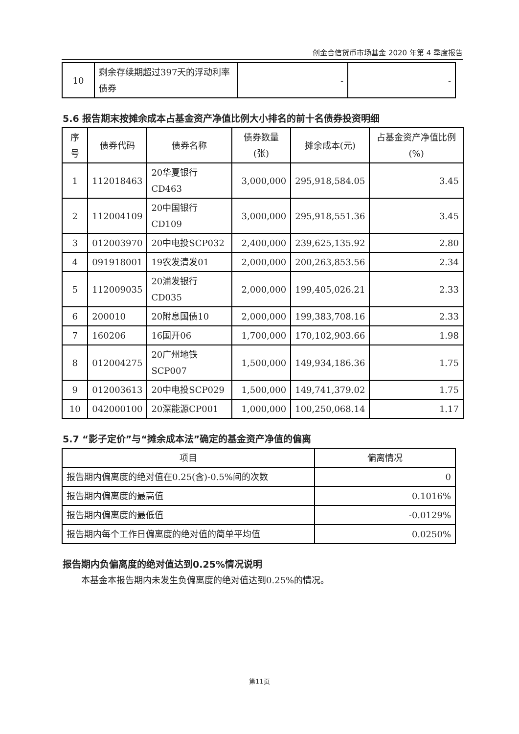创金合信货币市场基金 2020 年第 4 季度报告
| 10 | 剩余存续期超过397天的浮动利率债券 | - | - |
5.6 报告期末按摊余成本占基金资产净值比例大小排名的前十名债券投资明细
| 序号 | 债券代码 | 债券名称 | 债券数量(张) | 摊余成本(元) | 占基金资产净值比例(%) |
| --- | --- | --- | --- | --- | --- |
| 1 | 112018463 | 20华夏银行CD463 | 3,000,000 | 295,918,584.05 | 3.45 |
| 2 | 112004109 | 20中国银行CD109 | 3,000,000 | 295,918,551.36 | 3.45 |
| 3 | 012003970 | 20中电投SCP032 | 2,400,000 | 239,625,135.92 | 2.80 |
| 4 | 091918001 | 19农发清发01 | 2,000,000 | 200,263,853.56 | 2.34 |
| 5 | 112009035 | 20浦发银行CD035 | 2,000,000 | 199,405,026.21 | 2.33 |
| 6 | 200010 | 20附息国债10 | 2,000,000 | 199,383,708.16 | 2.33 |
| 7 | 160206 | 16国开06 | 1,700,000 | 170,102,903.66 | 1.98 |
| 8 | 012004275 | 20广州地铁SCP007 | 1,500,000 | 149,934,186.36 | 1.75 |
| 9 | 012003613 | 20中电投SCP029 | 1,500,000 | 149,741,379.02 | 1.75 |
| 10 | 042000100 | 20深能源CP001 | 1,000,000 | 100,250,068.14 | 1.17 |
5.7 “影子定价”与“摊余成本法”确定的基金资产净值的偏离
| 项目 | 偏离情况 |
| --- | --- |
| 报告期内偏离度的绝对值在0.25(含)-0.5%间的次数 | 0 |
| 报告期内偏离度的最高值 | 0.1016% |
| 报告期内偏离度的最低值 | -0.0129% |
| 报告期内每个工作日偏离度的绝对值的简单平均值 | 0.0250% |
报告期内负偏离度的绝对值达到0.25%情况说明
本基金本报告期内未发生负偏离度的绝对值达到0.25%的情况。
第11页